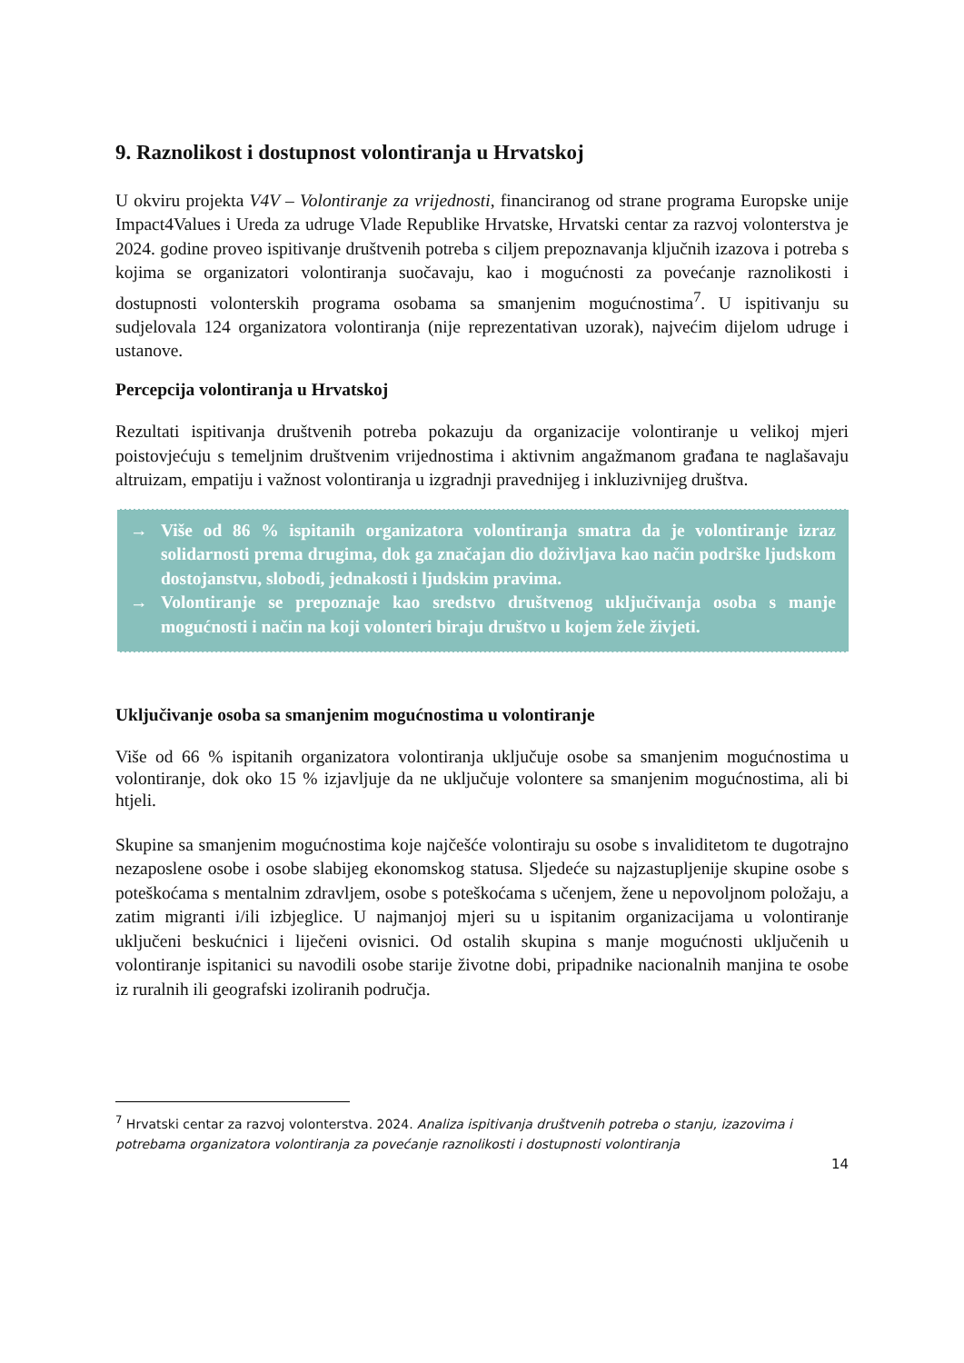9. Raznolikost i dostupnost volontiranja u Hrvatskoj
U okviru projekta V4V – Volontiranje za vrijednosti, financiranog od strane programa Europske unije Impact4Values i Ureda za udruge Vlade Republike Hrvatske, Hrvatski centar za razvoj volonterstva je 2024. godine proveo ispitivanje društvenih potreba s ciljem prepoznavanja ključnih izazova i potreba s kojima se organizatori volontiranja suočavaju, kao i mogućnosti za povećanje raznolikosti i dostupnosti volonterskih programa osobama sa smanjenim mogućnostima<sup>7</sup>. U ispitivanju su sudjelovala 124 organizatora volontiranja (nije reprezentativan uzorak), najvećim dijelom udruge i ustanove.
Percepcija volontiranja u Hrvatskoj
Rezultati ispitivanja društvenih potreba pokazuju da organizacije volontiranje u velikoj mjeri poistovjećuju s temeljnim društvenim vrijednostima i aktivnim angažmanom građana te naglašavaju altruizam, empatiju i važnost volontiranja u izgradnji pravednijeg i inkluzivnijeg društva.
→ Više od 86 % ispitanih organizatora volontiranja smatra da je volontiranje izraz solidarnosti prema drugima, dok ga značajan dio doživljava kao način podrške ljudskom dostojanstvu, slobodi, jednakosti i ljudskim pravima.
→ Volontiranje se prepoznaje kao sredstvo društvenog uključivanja osoba s manje mogućnosti i način na koji volonteri biraju društvo u kojem žele živjeti.
Uključivanje osoba sa smanjenim mogućnostima u volontiranje
Više od 66 % ispitanih organizatora volontiranja uključuje osobe sa smanjenim mogućnostima u volontiranje, dok oko 15 % izjavljuje da ne uključuje volontere sa smanjenim mogućnostima, ali bi htjeli.
Skupine sa smanjenim mogućnostima koje najčešće volontiraju su osobe s invaliditetom te dugotrajno nezaposlene osobe i osobe slabijeg ekonomskog statusa. Sljedeće su najzastupljenije skupine osobe s poteškoćama s mentalnim zdravljem, osobe s poteškoćama s učenjem, žene u nepovoljnom položaju, a zatim migranti i/ili izbjeglice. U najmanjoj mjeri su u ispitanim organizacijama u volontiranje uključeni beskućnici i liječeni ovisnici. Od ostalih skupina s manje mogućnosti uključenih u volontiranje ispitanici su navodili osobe starije životne dobi, pripadnike nacionalnih manjina te osobe iz ruralnih ili geografski izoliranih područja.
<sup>7</sup> Hrvatski centar za razvoj volonterstva. 2024. Analiza ispitivanja društvenih potreba o stanju, izazovima i potrebama organizatora volontiranja za povećanje raznolikosti i dostupnosti volontiranja
14